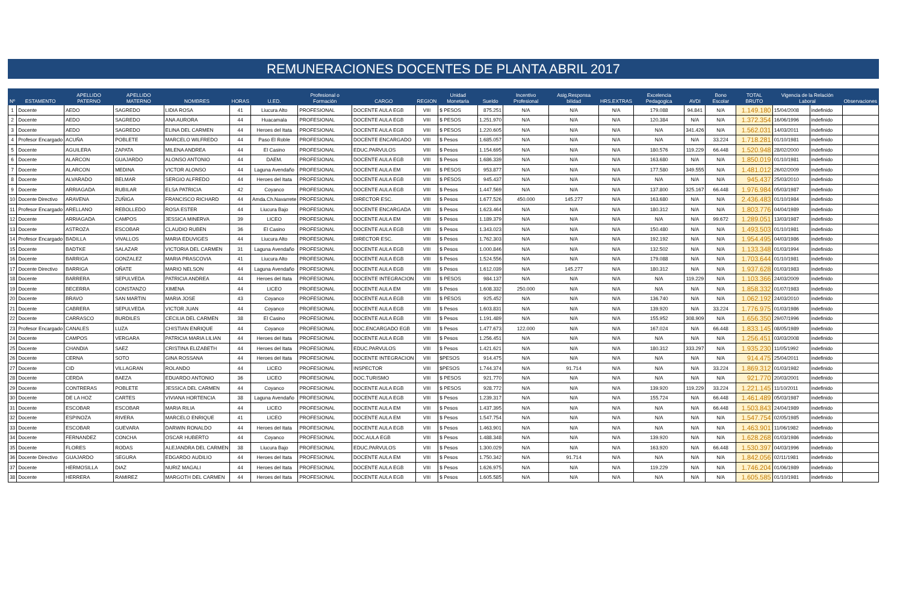REMUNERACIONES DOCENTES DE PLANTA ABRIL 2017
| Nº | ESTAMENTO | APELLIDO PATERNO | APELLIDO MATERNO | NOMBRES | HORAS | U.ED. | Profesional o Formación | CARGO | REGION | Unidad Monetaria | Sueldo | Incentivo Profesional | Asig.Responsa bilidad | HRS.EXTRAS | Excelencia Pedagogica | AVDI | Bono Escolar | TOTAL BRUTO | Vigencia de la Relación Laboral | | Observaciones |
| --- | --- | --- | --- | --- | --- | --- | --- | --- | --- | --- | --- | --- | --- | --- | --- | --- | --- | --- | --- | --- | --- |
| 1 | Docente | AEDO | SAGREDO | LIDIA ROSA | 41 | Liucura Alto | PROFESIONAL | DOCENTE AULA EGB | VIII | $ PESOS | 875.251 | N/A | N/A | N/A | 179.088 | 94.841 | N/A | 1.149.180 | 15/04/2008 | indefinido | |
| 2 | Docente | AEDO | SAGREDO | ANA AURORA | 44 | Huacamala | PROFESIONAL | DOCENTE AULA EGB | VIII | $ PESOS | 1.251.970 | N/A | N/A | N/A | 120.384 | N/A | N/A | 1.372.354 | 16/06/1996 | indefinido | |
| 3 | Docente | AEDO | SAGREDO | ELINA DEL CARMEN | 44 | Heroes del Itata | PROFESIONAL | DOCENTE AULA EGB | VIII | $ PESOS | 1.220.605 | N/A | N/A | N/A | N/A | 341.426 | N/A | 1.562.031 | 14/03/2011 | indefinido | |
| 4 | Profesor Encargado | ACUÑA | POBLETE | MARCELO WILFREDO | 44 | Paso El Roble | PROFESIONAL | DOCENTE ENCARGADO | VIII | $ Pesos | 1.685.057 | N/A | N/A | N/A | N/A | N/A | 33.224 | 1.718.281 | 01/10/1981 | indefinido | |
| 5 | Docente | AGUILERA | ZAPATA | MILENA ANDREA | 44 | El Casino | PROFESIONAL | EDUC.PARVULOS | VIII | $ Pesos | 1.154.695 | N/A | N/A | N/A | 180.576 | 119.229 | 66.448 | 1.520.948 | 28/02/2000 | indefinido | |
| 6 | Docente | ALARCON | GUAJARDO | ALONSO ANTONIO | 44 | DAEM. | PROFESIONAL | DOCENTE AULA EGB | VIII | $ Pesos | 1.686.339 | N/A | N/A | N/A | 163.680 | N/A | N/A | 1.850.019 | 01/10/1981 | indefinido | |
| 7 | Docente | ALARCON | MEDINA | VICTOR ALONSO | 44 | Laguna Avendaño | PROFESIONAL | DOCENTE AULA EM | VIII | $ PESOS | 953.877 | N/A | N/A | N/A | 177.580 | 349.555 | N/A | 1.481.012 | 26/02/2009 | indefinido | |
| 8 | Docente | ALVARADO | BELMAR | SERGIO ALFREDO | 44 | Heroes del Itata | PROFESIONAL | DOCENTE AULA EGB | VIII | $ PESOS | 945.437 | N/A | N/A | N/A | N/A | N/A | N/A | 945.437 | 25/03/2010 | indefinido | |
| 9 | Docente | ARRIAGADA | RUBILAR | ELSA PATRICIA | 42 | Coyanco | PROFESIONAL | DOCENTE AULA EGB | VIII | $ Pesos | 1.447.569 | N/A | N/A | N/A | 137.800 | 325.167 | 66.448 | 1.976.984 | 05/03/1987 | indefinido | |
| 10 | Docente Directivo | ARAVENA | ZUÑIGA | FRANCISCO RICHARD | 44 | Amda.Ch.Navarrete | PROFESIONAL | DIRECTOR ESC. | VIII | $ Pesos | 1.677.526 | 450.000 | 145.277 | N/A | 163.680 | N/A | N/A | 2.436.483 | 01/10/1984 | indefinido | |
| 11 | Profesor Encargado | ARELLANO | REBOLLEDO | ROSA ESTER | 44 | Liucura Bajo | PROFESIONAL | DOCENTE ENCARGADA | VIII | $ Pesos | 1.623.464 | N/A | N/A | N/A | 180.312 | N/A | N/A | 1.803.776 | 04/04/1989 | indefinido | |
| 12 | Docente | ARRIAGADA | CAMPOS | JESSICA MINERVA | 39 | LICEO | PROFESIONAL | DOCENTE AULA EM | VIII | $ Pesos | 1.189.379 | N/A | N/A | N/A | N/A | N/A | 99.672 | 1.289.051 | 13/03/1987 | indefinido | |
| 13 | Docente | ASTROZA | ESCOBAR | CLAUDIO RUBEN | 36 | El Casino | PROFESIONAL | DOCENTE AULA EGB | VIII | $ Pesos | 1.343.023 | N/A | N/A | N/A | 150.480 | N/A | N/A | 1.493.503 | 01/10/1981 | indefinido | |
| 14 | Profesor Encargado | BADILLA | VIVALLOS | MARIA EDUVIGES | 44 | Liucura Alto | PROFESIONAL | DIRECTOR ESC. | VIII | $ Pesos | 1.762.303 | N/A | N/A | N/A | 192.192 | N/A | N/A | 1.954.495 | 04/03/1986 | indefinido | |
| 15 | Docente | BADTKE | SALAZAR | VICTORIA DEL CARMEN | 31 | Laguna Avendaño | PROFESIONAL | DOCENTE AULA EGB | VIII | $ Pesos | 1.000.846 | N/A | N/A | N/A | 132.502 | N/A | N/A | 1.133.348 | 01/03/1994 | indefinido | |
| 16 | Docente | BARRIGA | GONZALEZ | MARIA PRASCOVIA | 41 | Liucura Alto | PROFESIONAL | DOCENTE AULA EGB | VIII | $ Pesos | 1.524.556 | N/A | N/A | N/A | 179.088 | N/A | N/A | 1.703.644 | 01/10/1981 | indefinido | |
| 17 | Docente Directivo | BARRIGA | OÑATE | MARIO NELSON | 44 | Laguna Avendaño | PROFESIONAL | DOCENTE AULA EGB | VIII | $ Pesos | 1.612.039 | N/A | 145.277 | N/A | 180.312 | N/A | N/A | 1.937.628 | 01/03/1983 | indefinido | |
| 18 | Docente | BARRERA | SEPULVEDA | PATRICIA ANDREA | 44 | Heroes del Itata | PROFESIONAL | DOCENTE INTEGRACION | VIII | $ PESOS | 984.137 | N/A | N/A | N/A | N/A | 119.229 | N/A | 1.103.366 | 24/03/2009 | indefinido | |
| 19 | Docente | BECERRA | CONSTANZO | XIMENA | 44 | LICEO | PROFESIONAL | DOCENTE AULA EM | VIII | $ Pesos | 1.608.332 | 250.000 | N/A | N/A | N/A | N/A | N/A | 1.858.332 | 01/07/1983 | indefinido | |
| 20 | Docente | BRAVO | SAN MARTIN | MARIA JOSE | 43 | Coyanco | PROFESIONAL | DOCENTE AULA EGB | VIII | $ PESOS | 925.452 | N/A | N/A | N/A | 136.740 | N/A | N/A | 1.062.192 | 24/03/2010 | indefinido | |
| 21 | Docente | CABRERA | SEPULVEDA | VICTOR JUAN | 44 | Coyanco | PROFESIONAL | DOCENTE AULA EGB | VIII | $ Pesos | 1.603.831 | N/A | N/A | N/A | 139.920 | N/A | 33.224 | 1.776.975 | 01/03/1986 | indefinido | |
| 22 | Docente | CARRASCO | BURDILES | CECILIA DEL CARMEN | 38 | El Casino | PROFESIONAL | DOCENTE AULA EGB | VIII | $ Pesos | 1.191.489 | N/A | N/A | N/A | 155.952 | 308.909 | N/A | 1.656.350 | 29/07/1996 | indefinido | |
| 23 | Profesor Encargado | CANALES | LUZA | CHISTIAN ENRIQUE | 44 | Coyanco | PROFESIONAL | DOC.ENCARGADO EGB | VIII | $ Pesos | 1.477.673 | 122.000 | N/A | N/A | 167.024 | N/A | 66.448 | 1.833.145 | 08/05/1989 | indefinido | |
| 24 | Docente | CAMPOS | VERGARA | PATRICIA MARIA LILIAN | 44 | Heroes del Itata | PROFESIONAL | DOCENTE AULA EGB | VIII | $ Pesos | 1.256.451 | N/A | N/A | N/A | N/A | N/A | N/A | 1.256.451 | 03/03/2008 | indefinido | |
| 25 | Docente | CHANDIA | SAEZ | CRISTINA ELIZABETH | 44 | Heroes del Itata | PROFESIONAL | EDUC.PARVULOS | VIII | $ Pesos | 1.421.621 | N/A | N/A | N/A | 180.312 | 333.297 | N/A | 1.935.230 | 11/05/1992 | indefinido | |
| 26 | Docente | CERNA | SOTO | GINA ROSSANA | 44 | Heroes del Itata | PROFESIONAL | DOCENTE INTEGRACION | VIII | $PESOS | 914.475 | N/A | N/A | N/A | N/A | N/A | N/A | 914.475 | 25/04/2011 | indefinido | |
| 27 | Docente | CID | VILLAGRAN | ROLANDO | 44 | LICEO | PROFESIONAL | INSPECTOR | VIII | $PESOS | 1.744.374 | N/A | 91.714 | N/A | N/A | N/A | 33.224 | 1.869.312 | 01/03/1982 | indefinido | |
| 28 | Docente | CERDA | BAEZA | EDUARDO ANTONIO | 36 | LICEO | PROFESIONAL | DOC.TURISMO | VIII | $ PESOS | 921.770 | N/A | N/A | N/A | N/A | N/A | N/A | 921.770 | 20/03/2001 | indefinido | |
| 29 | Docente | CONTRERAS | POBLETE | JESSICA DEL CARMEN | 44 | Coyanco | PROFESIONAL | DOCENTE AULA EGB | VIII | $ PESOS | 928.772 | N/A | N/A | N/A | 139.920 | 119.229 | 33.224 | 1.221.145 | 11/10/2011 | indefinido | |
| 30 | Docente | DE LA HOZ | CARTES | VIVIANA HORTENCIA | 38 | Laguna Avendaño | PROFESIONAL | DOCENTE AULA EGB | VIII | $ Pesos | 1.239.317 | N/A | N/A | N/A | 155.724 | N/A | 66.448 | 1.461.489 | 05/03/1987 | indefinido | |
| 31 | Docente | ESCOBAR | ESCOBAR | MARIA RILIA | 44 | LICEO | PROFESIONAL | DOCENTE AULA EM | VIII | $ Pesos | 1.437.395 | N/A | N/A | N/A | N/A | N/A | 66.448 | 1.503.843 | 24/04/1989 | indefinido | |
| 32 | Docente | ESPINOZA | RIVERA | MARCELO ENRIQUE | 41 | LICEO | PROFESIONAL | DOCENTE AULA EM | VIII | $ Pesos | 1.547.754 | N/A | N/A | N/A | N/A | N/A | N/A | 1.547.754 | 02/05/1985 | indefinido | |
| 33 | Docente | ESCOBAR | GUEVARA | DARWIN RONALDO | 44 | Heroes del Itata | PROFESIONAL | DOCENTE AULA EGB | VIII | $ Pesos | 1.463.901 | N/A | N/A | N/A | N/A | N/A | N/A | 1.463.901 | 11/06/1982 | indefinido | |
| 34 | Docente | FERNANDEZ | CONCHA | OSCAR HUBERTO | 44 | Coyanco | PROFESIONAL | DOC.AULA EGB | VIII | $ Pesos | 1.488.348 | N/A | N/A | N/A | 139.920 | N/A | N/A | 1.628.268 | 01/03/1986 | indefinido | |
| 35 | Docente | FLORES | RODAS | ALEJANDRA DEL CARMEN | 38 | Liucura Bajo | PROFESIONAL | EDUC.PARVULOS | VIII | $ Pesos | 1.300.029 | N/A | N/A | N/A | 163.920 | N/A | 66.448 | 1.530.397 | 04/03/1996 | indefinido | |
| 36 | Docente Directivo | GUAJARDO | SEGURA | EDGARDO AUDILIO | 44 | Heroes del Itata | PROFESIONAL | DOCENTE AULA EM | VIII | $ Pesos | 1.750.342 | N/A | 91.714 | N/A | N/A | N/A | N/A | 1.842.056 | 02/11/1981 | indefinido | |
| 37 | Docente | HERMOSILLA | DIAZ | NURIZ MAGALI | 44 | Heroes del Itata | PROFESIONAL | DOCENTE AULA EGB | VIII | $ Pesos | 1.626.975 | N/A | N/A | N/A | 119.229 | N/A | N/A | 1.746.204 | 01/06/1989 | indefinido | |
| 38 | Docente | HERRERA | RAMIREZ | MARGOTH DEL CARMEN | 44 | Heroes del Itata | PROFESIONAL | DOCENTE AULA EGB | VIII | $ Pesos | 1.605.585 | N/A | N/A | N/A | N/A | N/A | N/A | 1.605.585 | 01/10/1981 | indefinido | |